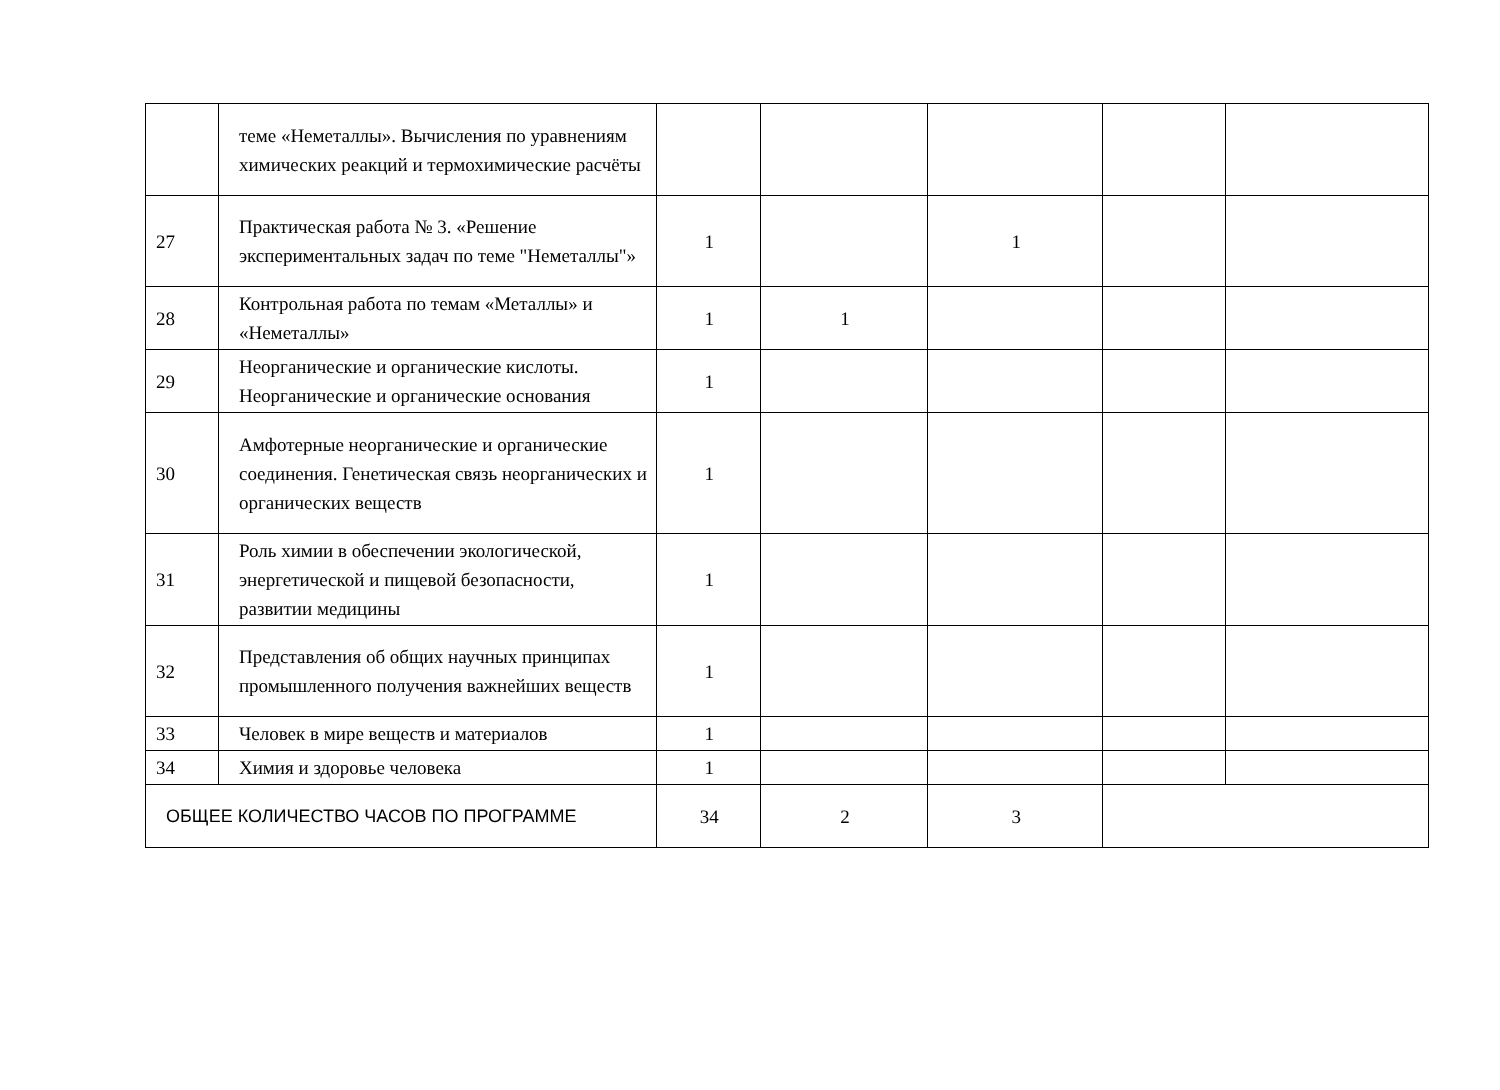| | теме «Неметаллы». Вычисления по уравнениям химических реакций и термохимические расчёты | | | | | |
| 27 | Практическая работа № 3. «Решение экспериментальных задач по теме "Неметаллы"» | 1 | | 1 | | |
| 28 | Контрольная работа по темам «Металлы» и «Неметаллы» | 1 | 1 | | | |
| 29 | Неорганические и органические кислоты. Неорганические и органические основания | 1 | | | | |
| 30 | Амфотерные неорганические и органические соединения. Генетическая связь неорганических и органических веществ | 1 | | | | |
| 31 | Роль химии в обеспечении экологической, энергетической и пищевой безопасности, развитии медицины | 1 | | | | |
| 32 | Представления об общих научных принципах промышленного получения важнейших веществ | 1 | | | | |
| 33 | Человек в мире веществ и материалов | 1 | | | | |
| 34 | Химия и здоровье человека | 1 | | | | |
| ОБЩЕЕ КОЛИЧЕСТВО ЧАСОВ ПО ПРОГРАММЕ | | 34 | 2 | 3 | | |